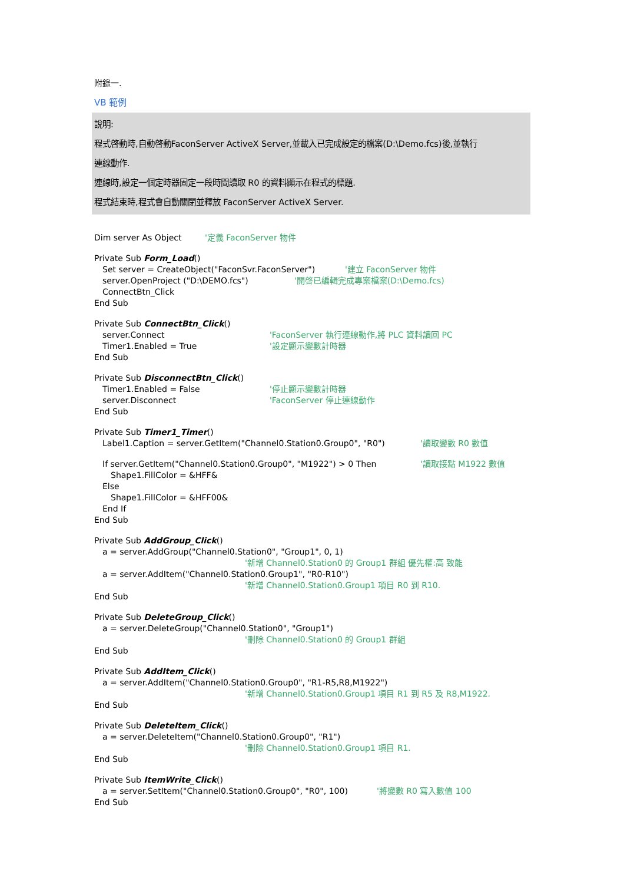附錄一.
VB 範例
說明:
程式啓動時,自動啓動FaconServer ActiveX Server,並載入已完成設定的檔案(D:\Demo.fcs)後,並執行
連線動作.
連線時,設定一個定時器固定一段時間讀取 R0 的資料顯示在程式的標題.
程式結束時,程式會自動關閉並釋放 FaconServer ActiveX Server.
Dim server As Object '定義 FaconServer 物件
Private Sub Form_Load ()
Set server = CreateObject("FaconSvr.FaconServer") '建立 FaconServer 物件
server.OpenProject ("D:\DEMO.fcs") '開啓已編輯完成專案檔案(D:\Demo.fcs)
ConnectBtn_Click
End Sub
Private Sub ConnectBtn_Click ()
server.Connect 'FaconServer 執行連線動作,將 PLC 資料讀回 PC
Timer1.Enabled = True '設定顯示變數計時器
End Sub
Private Sub DisconnectBtn_Click ()
Timer1.Enabled = False '停止顯示變數計時器
server.Disconnect 'FaconServer 停止連線動作
End Sub
Private Sub Timer1_Timer ()
Label1.Caption = server.GetItem("Channel0.Station0.Group0", "R0") '讀取變數 R0 數值
If server.GetItem("Channel0.Station0.Group0", "M1922") > 0 Then '讀取接點 M1922 數值
Shape1.FillColor = &HFF&
Else
Shape1.FillColor = &HFF00&
End If
End Sub
Private Sub AddGroup_Click ()
a = server.AddGroup("Channel0.Station0", "Group1", 0, 1)
'新增 Channel0.Station0 的 Group1 群組 優先權:高 致能
a = server.AddItem("Channel0.Station0.Group1", "R0-R10")
'新增 Channel0.Station0.Group1 項目 R0 到 R10.
End Sub
Private Sub DeleteGroup_Click ()
a = server.DeleteGroup("Channel0.Station0", "Group1")
'刪除 Channel0.Station0 的 Group1 群組
End Sub
Private Sub AddItem_Click ()
a = server.AddItem("Channel0.Station0.Group0", "R1-R5,R8,M1922")
'新增 Channel0.Station0.Group1 項目 R1 到 R5 及 R8,M1922.
End Sub
Private Sub DeleteItem_Click ()
a = server.DeleteItem("Channel0.Station0.Group0", "R1")
'刪除 Channel0.Station0.Group1 項目 R1.
End Sub
Private Sub ItemWrite_Click ()
a = server.SetItem("Channel0.Station0.Group0", "R0", 100) '將變數 R0 寫入數值 100
End Sub